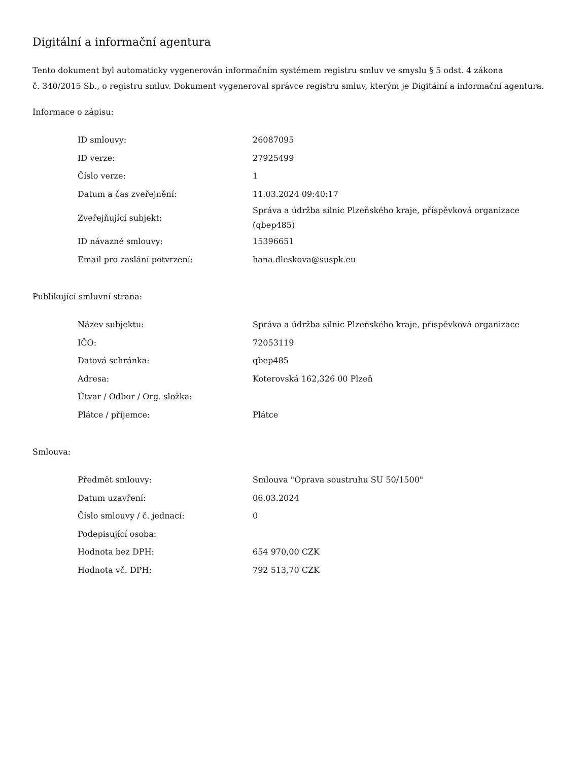Digitální a informační agentura
Tento dokument byl automaticky vygenerován informačním systémem registru smluv ve smyslu § 5 odst. 4 zákona
č. 340/2015 Sb., o registru smluv. Dokument vygeneroval správce registru smluv, kterým je Digitální a informační agentura.
Informace o zápisu:
| ID smlouvy: | 26087095 |
| ID verze: | 27925499 |
| Číslo verze: | 1 |
| Datum a čas zveřejnění: | 11.03.2024 09:40:17 |
| Zveřejňující subjekt: | Správa a údržba silnic Plzeňského kraje, příspěvková organizace (qbep485) |
| ID návazné smlouvy: | 15396651 |
| Email pro zaslání potvrzení: | hana.dleskova@suspk.eu |
Publikující smluvní strana:
| Název subjektu: | Správa a údržba silnic Plzeňského kraje, příspěvková organizace |
| IČO: | 72053119 |
| Datová schránka: | qbep485 |
| Adresa: | Koterovská 162,326 00 Plzeň |
| Útvar / Odbor / Org. složka: | |
| Plátce / příjemce: | Plátce |
Smlouva:
| Předmět smlouvy: | Smlouva "Oprava soustruhu SU 50/1500" |
| Datum uzavření: | 06.03.2024 |
| Číslo smlouvy / č. jednací: | 0 |
| Podepisující osoba: | |
| Hodnota bez DPH: | 654 970,00 CZK |
| Hodnota vč. DPH: | 792 513,70 CZK |